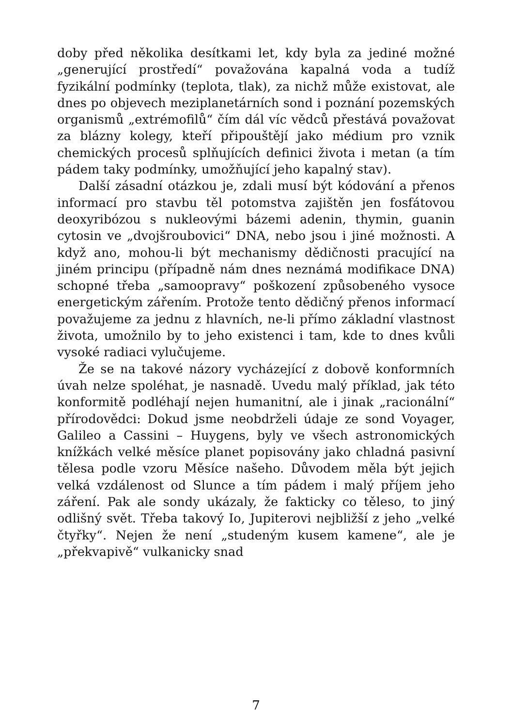doby před několika desítkami let, kdy byla za jediné možné „generující prostředí“ považována kapalná voda a tudíž fyzikální podmínky (teplota, tlak), za nichž může existovat, ale dnes po objevech meziplanetárních sond i poznání pozemských organismů „extrémofilů“ čím dál víc vědců přestává považovat za blázny kolegy, kteří připouštějí jako médium pro vznik chemických procesů splňujících definici života i metan (a tím pádem taky podmínky, umožňující jeho kapalný stav).
Další zásadní otázkou je, zdali musí být kódování a přenos informací pro stavbu těl potomstva zajištěn jen fosfátovou deoxyribózou s nukleovými bázemi adenin, thymin, guanin cytosin ve „dvojšroubovici“ DNA, nebo jsou i jiné možnosti. A když ano, mohou-li být mechanismy dědičnosti pracující na jiném principu (případně nám dnes neznámá modifikace DNA) schopné třeba „samoopravy“ poškození způsobeného vysoce energetickým zářením. Protože tento dědičný přenos informací považujeme za jednu z hlavních, ne-li přímo základní vlastnost života, umožnilo by to jeho existenci i tam, kde to dnes kvůli vysoké radiaci vylučujeme.
Že se na takové názory vycházející z dobově konformních úvah nelze spoléhat, je nasnadě. Uvedu malý příklad, jak této konformitě podléhají nejen humanitní, ale i jinak „racionální“ přírodovědci: Dokud jsme neobdrželi údaje ze sond Voyager, Galileo a Cassini – Huygens, byly ve všech astronomických knížkách velké měsíce planet popisovány jako chladná pasivní tělesa podle vzoru Měsíce našeho. Důvodem měla být jejich velká vzdálenost od Slunce a tím pádem i malý příjem jeho záření. Pak ale sondy ukázaly, že fakticky co těleso, to jiný odlišný svět. Třeba takový Io, Jupiterovi nejbližší z jeho „velké čtyřky“. Nejen že není „studeným kusem kamene“, ale je „překvapivě“ vulkanicky snad
7